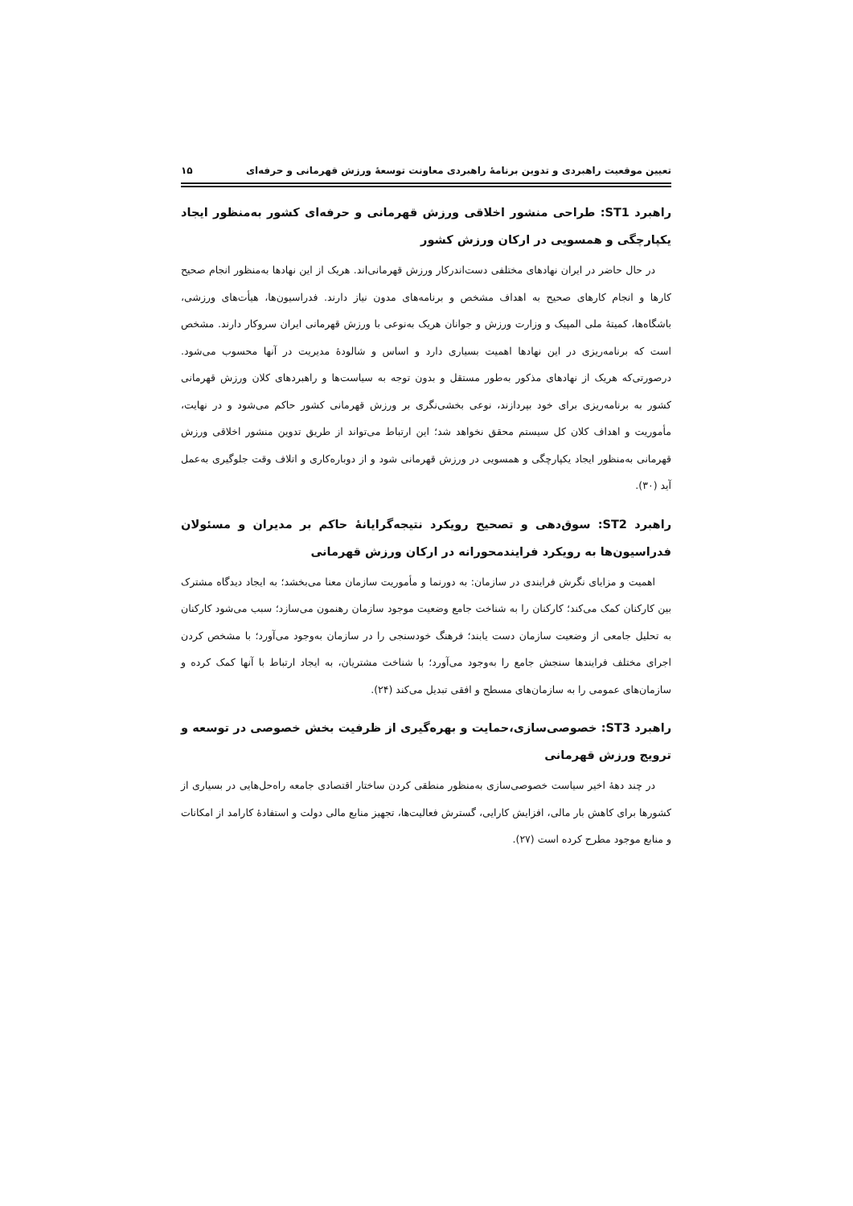تعیین موقعیت راهبردی و تدوین برنامهٔ راهبردی معاونت توسعهٔ ورزش قهرمانی و حرفه‌ای ۱۵
راهبرد ST1: طراحی منشور اخلاقی ورزش قهرمانی و حرفه‌ای کشور به‌منظور ایجاد یکپارچگی و همسویی در ارکان ورزش کشور
در حال حاضر در ایران نهادهای مختلفی دست‌اندرکار ورزش قهرمانی‌اند. هریک از این نهادها به‌منظور انجام صحیح کارها و انجام کارهای صحیح به اهداف مشخص و برنامه‌های مدون نیاز دارند. فدراسیون‌ها، هیأت‌های ورزشی، باشگاه‌ها، کمیتهٔ ملی المپیک و وزارت ورزش و جوانان هریک به‌نوعی با ورزش قهرمانی ایران سروکار دارند. مشخص است که برنامه‌ریزی در این نهادها اهمیت بسیاری دارد و اساس و شالودهٔ مدیریت در آنها محسوب می‌شود. درصورتی‌که هریک از نهادهای مذکور به‌طور مستقل و بدون توجه به سیاست‌ها و راهبردهای کلان ورزش قهرمانی کشور به برنامه‌ریزی برای خود بپردازند، نوعی بخشی‌نگری بر ورزش قهرمانی کشور حاکم می‌شود و در نهایت، مأموریت و اهداف کلان کل سیستم محقق نخواهد شد؛ این ارتباط می‌تواند از طریق تدوین منشور اخلاقی ورزش قهرمانی به‌منظور ایجاد یکپارچگی و همسویی در ورزش قهرمانی شود و از دوباره‌کاری و اتلاف وقت جلوگیری به‌عمل آید (۳۰).
راهبرد ST2: سوق‌دهی و تصحیح رویکرد نتیجه‌گرایانهٔ حاکم بر مدیران و مسئولان فدراسیون‌ها به رویکرد فرایندمحورانه در ارکان ورزش قهرمانی
اهمیت و مزایای نگرش فرایندی در سازمان: به دورنما و مأموریت سازمان معنا می‌بخشد؛ به ایجاد دیدگاه مشترک بین کارکنان کمک می‌کند؛ کارکنان را به شناخت جامع وضعیت موجود سازمان رهنمون می‌سازد؛ سبب می‌شود کارکنان به تحلیل جامعی از وضعیت سازمان دست یابند؛ فرهنگ خودسنجی را در سازمان به‌وجود می‌آورد؛ با مشخص کردن اجرای مختلف فرایندها سنجش جامع را به‌وجود می‌آورد؛ با شناخت مشتریان، به ایجاد ارتباط با آنها کمک کرده و سازمان‌های عمومی را به سازمان‌های مسطح و افقی تبدیل می‌کند (۲۴).
راهبرد ST3: خصوصی‌سازی،حمایت و بهره‌گیری از ظرفیت بخش خصوصی در توسعه و ترویج ورزش قهرمانی
در چند دههٔ اخیر سیاست خصوصی‌سازی به‌منظور منطقی کردن ساختار اقتصادی جامعه راه‌حل‌هایی در بسیاری از کشورها برای کاهش بار مالی، افزایش کارایی، گسترش فعالیت‌ها، تجهیز منابع مالی دولت و استفادهٔ کارامد از امکانات و منابع موجود مطرح کرده است (۲۷).